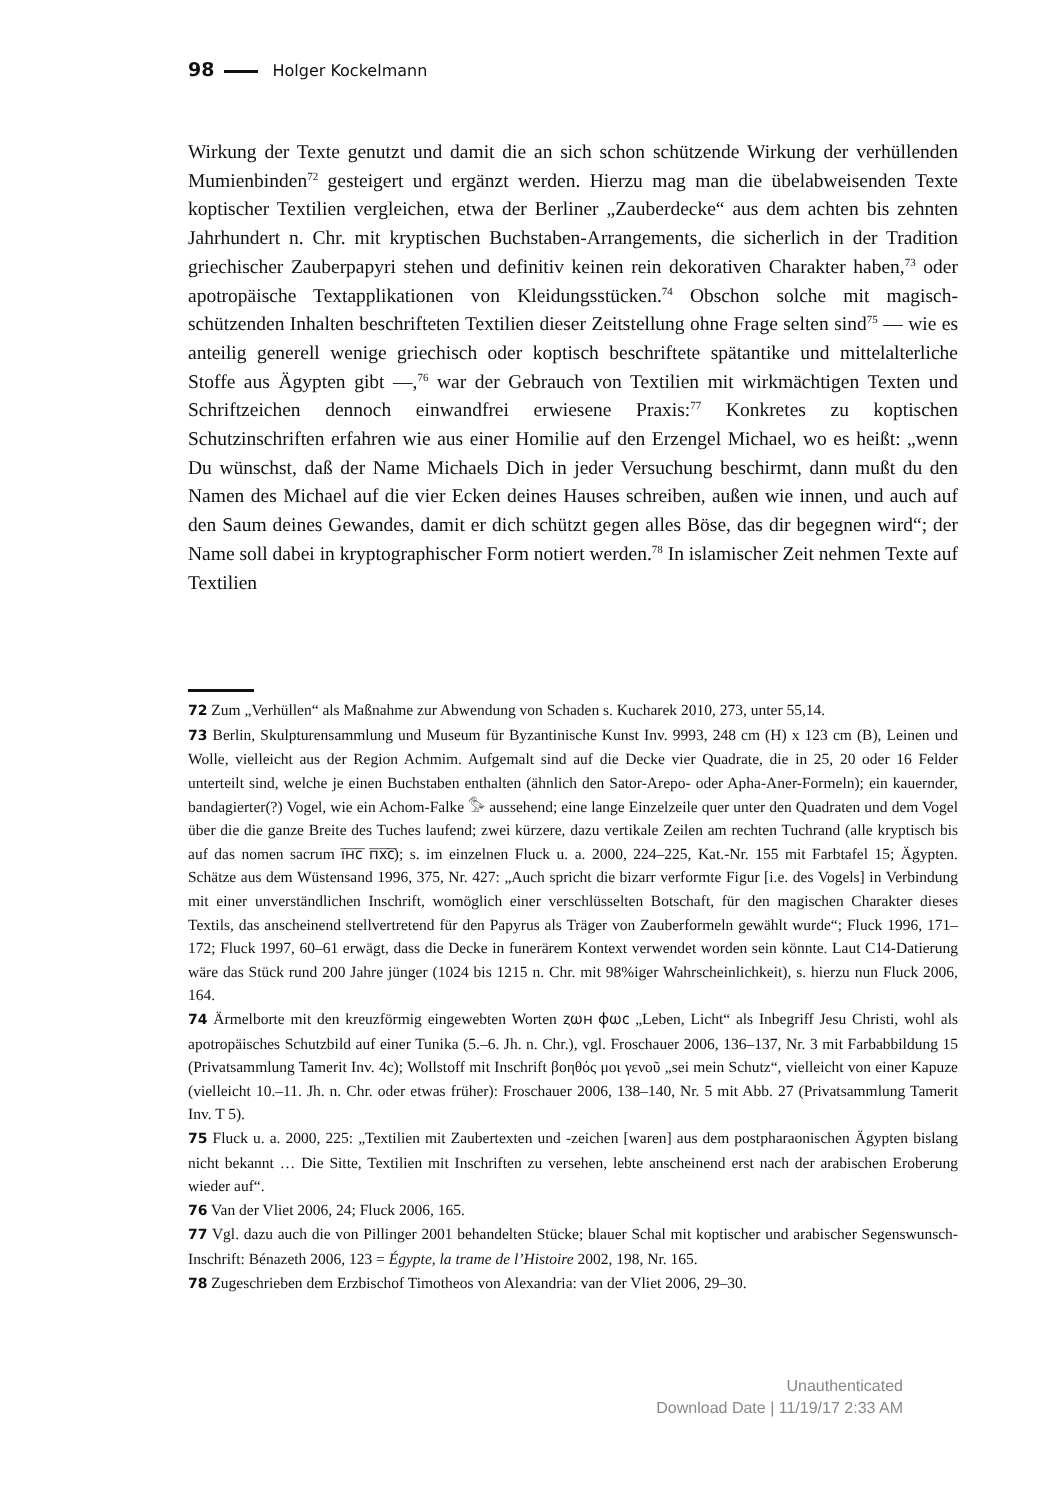98 Holger Kockelmann
Wirkung der Texte genutzt und damit die an sich schon schützende Wirkung der verhüllenden Mumienbinden<sup>72</sup> gesteigert und ergänzt werden. Hierzu mag man die übelabweisenden Texte koptischer Textilien vergleichen, etwa der Berliner „Zauberdecke“ aus dem achten bis zehnten Jahrhundert n. Chr. mit kryptischen Buchstaben-Arrangements, die sicherlich in der Tradition griechischer Zauberpapyri stehen und definitiv keinen rein dekorativen Charakter haben,<sup>73</sup> oder apotropäische Textapplikationen von Kleidungsstücken.<sup>74</sup> Obschon solche mit magisch-schützenden Inhalten beschrifteten Textilien dieser Zeitstellung ohne Frage selten sind<sup>75</sup> — wie es anteilig generell wenige griechisch oder koptisch beschriftete spätantike und mittelalterliche Stoffe aus Ägypten gibt —,<sup>76</sup> war der Gebrauch von Textilien mit wirkmächtigen Texten und Schriftzeichen dennoch einwandfrei erwiesene Praxis:<sup>77</sup> Konkretes zu koptischen Schutzinschriften erfahren wie aus einer Homilie auf den Erzengel Michael, wo es heißt: „wenn Du wünschst, daß der Name Michaels Dich in jeder Versuchung beschirmt, dann mußt du den Namen des Michael auf die vier Ecken deines Hauses schreiben, außen wie innen, und auch auf den Saum deines Gewandes, damit er dich schützt gegen alles Böse, das dir begegnen wird“; der Name soll dabei in kryptographischer Form notiert werden.<sup>78</sup> In islamischer Zeit nehmen Texte auf Textilien
72 Zum „Verhüllen“ als Maßnahme zur Abwendung von Schaden s. Kucharek 2010, 273, unter 55,14.
73 Berlin, Skulpturensammlung und Museum für Byzantinische Kunst Inv. 9993, 248 cm (H) x 123 cm (B), Leinen und Wolle, vielleicht aus der Region Achmim. Aufgemalt sind auf die Decke vier Quadrate, die in 25, 20 oder 16 Felder unterteilt sind, welche je einen Buchstaben enthalten (ähnlich den Sator-Arepo- oder Apha-Aner-Formeln); ein kauernder, bandagierter(?) Vogel, wie ein Achom-Falke 𓅜 aussehend; eine lange Einzelzeile quer unter den Quadraten und dem Vogel über die die ganze Breite des Tuches laufend; zwei kürzere, dazu vertikale Zeilen am rechten Tuchrand (alle kryptisch bis auf das nomen sacrum ⲓ̅ⲏ̅ⲥ̅ ⲡ̅ⲭ̅ⲥ̅); s. im einzelnen Fluck u. a. 2000, 224–225, Kat.-Nr. 155 mit Farbtafel 15; Ägypten. Schätze aus dem Wüstensand 1996, 375, Nr. 427: „Auch spricht die bizarr verformte Figur [i.e. des Vogels] in Verbindung mit einer unverständlichen Inschrift, womöglich einer verschlüsselten Botschaft, für den magischen Charakter dieses Textils, das anscheinend stellvertretend für den Papyrus als Träger von Zauberformeln gewählt wurde“; Fluck 1996, 171–172; Fluck 1997, 60–61 erwägt, dass die Decke in funerärem Kontext verwendet worden sein könnte. Laut C14-Datierung wäre das Stück rund 200 Jahre jünger (1024 bis 1215 n. Chr. mit 98%iger Wahrscheinlichkeit), s. hierzu nun Fluck 2006, 164.
74 Ärmelborte mit den kreuzförmig eingewebten Worten ⲍⲱⲏ ⲫⲱⲥ „Leben, Licht“ als Inbegriff Jesu Christi, wohl als apotropäisches Schutzbild auf einer Tunika (5.–6. Jh. n. Chr.), vgl. Froschauer 2006, 136–137, Nr. 3 mit Farbabbildung 15 (Privatsammlung Tamerit Inv. 4c); Wollstoff mit Inschrift βοηθός μοι γενοῦ „sei mein Schutz“, vielleicht von einer Kapuze (vielleicht 10.–11. Jh. n. Chr. oder etwas früher): Froschauer 2006, 138–140, Nr. 5 mit Abb. 27 (Privatsammlung Tamerit Inv. T 5).
75 Fluck u. a. 2000, 225: „Textilien mit Zaubertexten und -zeichen [waren] aus dem postpharaonischen Ägypten bislang nicht bekannt … Die Sitte, Textilien mit Inschriften zu versehen, lebte anscheinend erst nach der arabischen Eroberung wieder auf“.
76 Van der Vliet 2006, 24; Fluck 2006, 165.
77 Vgl. dazu auch die von Pillinger 2001 behandelten Stücke; blauer Schal mit koptischer und arabischer Segenswunsch-Inschrift: Bénazeth 2006, 123 = Égypte, la trame de l’Histoire 2002, 198, Nr. 165.
78 Zugeschrieben dem Erzbischof Timotheos von Alexandria: van der Vliet 2006, 29–30.
Unauthenticated
Download Date | 11/19/17 2:33 AM